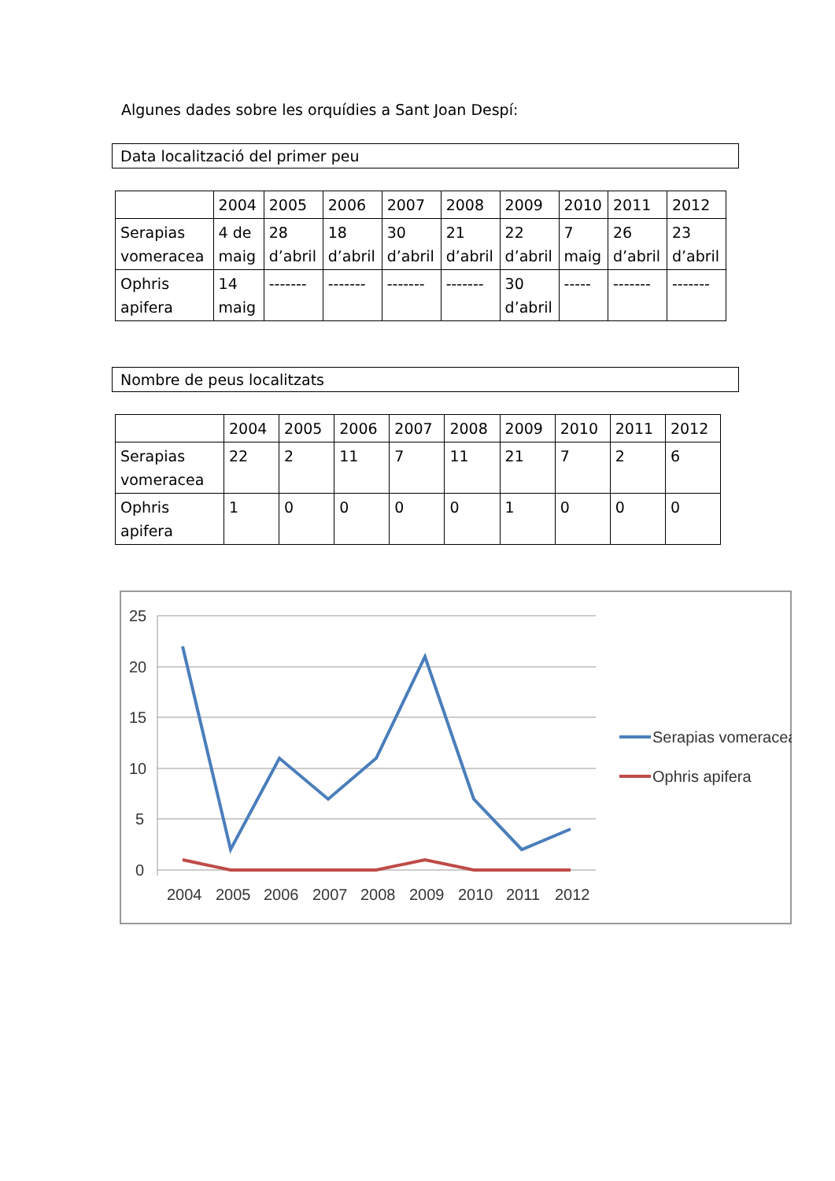Algunes dades sobre les orquídies a Sant Joan Despí:
Data localització del primer peu
| | 2004 | 2005 | 2006 | 2007 | 2008 | 2009 | 2010 | 2011 | 2012 |
| --- | --- | --- | --- | --- | --- | --- | --- | --- | --- |
| Serapias vomeracea | 4 de maig | 28 d’abril | 18 d’abril | 30 d’abril | 21 d’abril | 22 d’abril | 7 maig | 26 d’abril | 23 d’abril |
| Ophris apifera | 14 maig | ------- | ------- | ------- | ------- | 30 d’abril | ----- | ------- | ------- |
Nombre de peus localitzats
| | 2004 | 2005 | 2006 | 2007 | 2008 | 2009 | 2010 | 2011 | 2012 |
| --- | --- | --- | --- | --- | --- | --- | --- | --- | --- |
| Serapias vomeracea | 22 | 2 | 11 | 7 | 11 | 21 | 7 | 2 | 6 |
| Ophris apifera | 1 | 0 | 0 | 0 | 0 | 1 | 0 | 0 | 0 |
25
20
15
10
5
0
2004
2005
2006
2007
2008
2009
2010
2011
2012
Serapias vomeracea
Ophris apifera